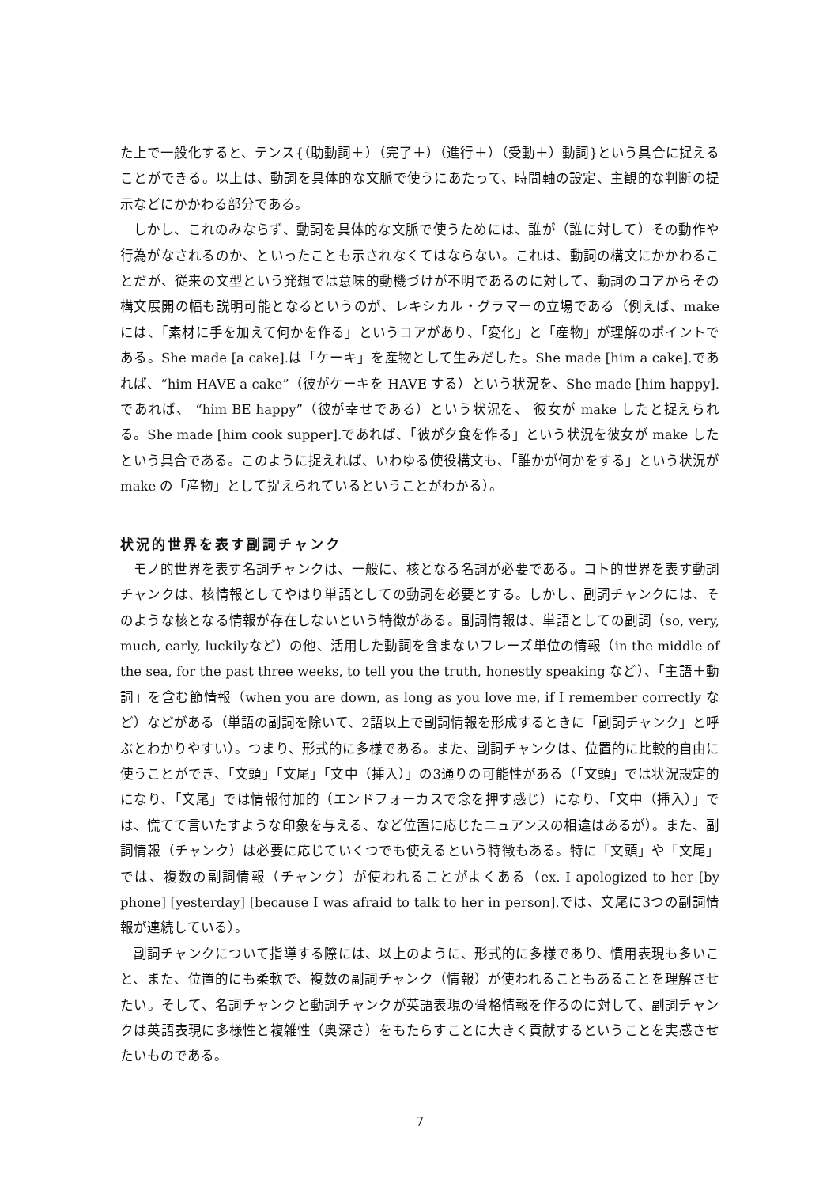た上で一般化すると、テンス{（助動詞＋）（完了＋）（進行＋）（受動＋）動詞}という具合に捉えることができる。以上は、動詞を具体的な文脈で使うにあたって、時間軸の設定、主観的な判断の提示などにかかわる部分である。
しかし、これのみならず、動詞を具体的な文脈で使うためには、誰が（誰に対して）その動作や行為がなされるのか、といったことも示されなくてはならない。これは、動詞の構文にかかわることだが、従来の文型という発想では意味的動機づけが不明であるのに対して、動詞のコアからその構文展開の幅も説明可能となるというのが、レキシカル・グラマーの立場である（例えば、make には、「素材に手を加えて何かを作る」というコアがあり、「変化」と「産物」が理解のポイントである。She made [a cake].は「ケーキ」を産物として生みだした。She made [him a cake].であれば、“him HAVE a cake”（彼がケーキを HAVE する）という状況を、She made [him happy].であれば、 “him BE happy”（彼が幸せである）という状況を、 彼女が make したと捉えられる。She made [him cook supper].であれば、「彼が夕食を作る」という状況を彼女が make したという具合である。このように捉えれば、いわゆる使役構文も、「誰かが何かをする」という状況が make の「産物」として捉えられているということがわかる）。
状況的世界を表す副詞チャンク
モノ的世界を表す名詞チャンクは、一般に、核となる名詞が必要である。コト的世界を表す動詞チャンクは、核情報としてやはり単語としての動詞を必要とする。しかし、副詞チャンクには、そのような核となる情報が存在しないという特徴がある。副詞情報は、単語としての副詞（so, very, much, early, luckilyなど）の他、活用した動詞を含まないフレーズ単位の情報（in the middle of the sea, for the past three weeks, to tell you the truth, honestly speaking など）、「主語＋動詞」を含む節情報（when you are down, as long as you love me, if I remember correctly など）などがある（単語の副詞を除いて、2語以上で副詞情報を形成するときに「副詞チャンク」と呼ぶとわかりやすい）。つまり、形式的に多様である。また、副詞チャンクは、位置的に比較的自由に使うことができ、「文頭」「文尾」「文中（挿入）」の3通りの可能性がある（「文頭」では状況設定的になり、「文尾」では情報付加的（エンドフォーカスで念を押す感じ）になり、「文中（挿入）」では、慌てて言いたすような印象を与える、など位置に応じたニュアンスの相違はあるが）。また、副詞情報（チャンク）は必要に応じていくつでも使えるという特徴もある。特に「文頭」や「文尾」では、複数の副詞情報（チャンク）が使われることがよくある（ex. I apologized to her [by phone] [yesterday] [because I was afraid to talk to her in person].では、文尾に3つの副詞情報が連続している）。
副詞チャンクについて指導する際には、以上のように、形式的に多様であり、慣用表現も多いこと、また、位置的にも柔軟で、複数の副詞チャンク（情報）が使われることもあることを理解させたい。そして、名詞チャンクと動詞チャンクが英語表現の骨格情報を作るのに対して、副詞チャンクは英語表現に多様性と複雑性（奥深さ）をもたらすことに大きく貢献するということを実感させたいものである。
7